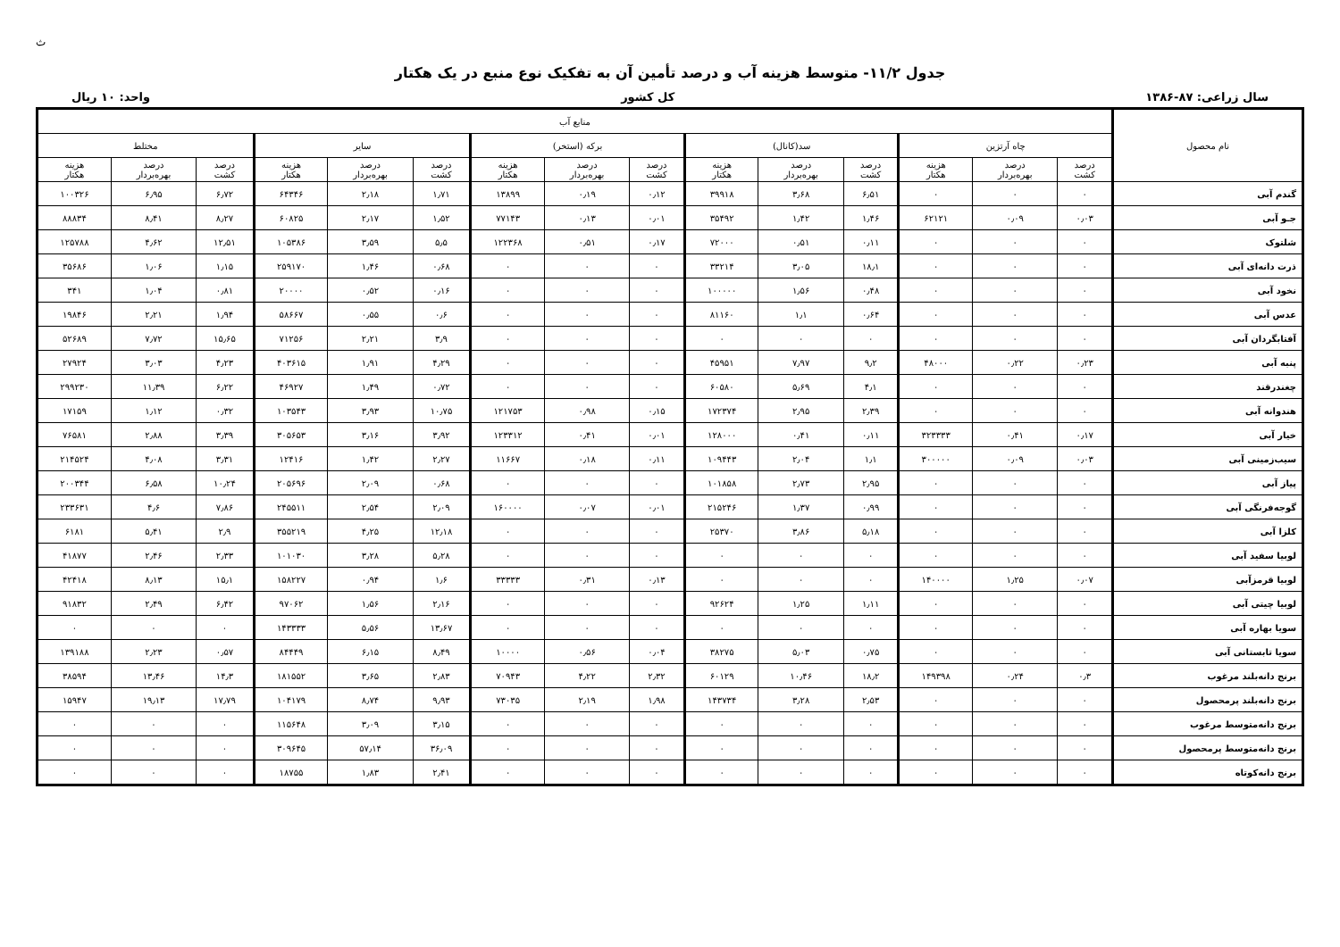ث
جدول ۱۱/۲- متوسط هزینه آب و درصد تأمین آن به تفکیک نوع منبع در یک هکتار
سال زراعی: ۸۷-۱۳۸۶ کل کشور واحد: ۱۰ ریال
| نام محصول | منابع آب | | | | | | | | | | | | | | | |
| --- | --- | --- | --- | --- | --- | --- | --- | --- | --- | --- | --- | --- | --- | --- | --- | --- |
| | چاه آرتزین | | | سد(کانال) | | | برکه (استخر) | | | سایر | | | مختلط | | | |
| | درصد کشت | درصد بهره‌بردار | هزینه هکتار | درصد کشت | درصد بهره‌بردار | هزینه هکتار | درصد کشت | درصد بهره‌بردار | هزینه هکتار | درصد کشت | درصد بهره‌بردار | هزینه هکتار | درصد کشت | درصد بهره‌بردار | هزینه هکتار | |
| گندم آبی | ۰ | ۰ | ۰ | ۶٫۵۱ | ۳٫۶۸ | ۳۹۹۱۸ | ۰٫۱۲ | ۰٫۱۹ | ۱۳۸۹۹ | ۱٫۷۱ | ۲٫۱۸ | ۶۴۳۴۶ | ۶٫۷۲ | ۶٫۹۵ | ۱۰۰۳۲۶ | |
| جـو آبی | ۰٫۰۳ | ۰٫۰۹ | ۶۲۱۲۱ | ۱٫۴۶ | ۱٫۴۲ | ۳۵۴۹۲ | ۰٫۰۱ | ۰٫۱۳ | ۷۷۱۴۳ | ۱٫۵۲ | ۲٫۱۷ | ۶۰۸۲۵ | ۸٫۲۷ | ۸٫۴۱ | ۸۸۸۳۴ | |
| شلتوک | ۰ | ۰ | ۰ | ۰٫۱۱ | ۰٫۵۱ | ۷۲۰۰۰ | ۰٫۱۷ | ۰٫۵۱ | ۱۲۲۳۶۸ | ۵٫۵ | ۳٫۵۹ | ۱۰۵۳۸۶ | ۱۲٫۵۱ | ۴٫۶۲ | ۱۲۵۷۸۸ | |
| ذرت دانه‌ای آبی | ۰ | ۰ | ۰ | ۱۸٫۱ | ۳٫۰۵ | ۳۳۲۱۴ | ۰ | ۰ | ۰ | ۰٫۶۸ | ۱٫۴۶ | ۲۵۹۱۷۰ | ۱٫۱۵ | ۱٫۰۶ | ۳۵۶۸۶ | |
| نخود آبی | ۰ | ۰ | ۰ | ۰٫۴۸ | ۱٫۵۶ | ۱۰۰۰۰۰ | ۰ | ۰ | ۰ | ۰٫۱۶ | ۰٫۵۲ | ۲۰۰۰۰ | ۰٫۸۱ | ۱٫۰۴ | ۳۴۱ | |
| عدس آبی | ۰ | ۰ | ۰ | ۰٫۶۴ | ۱٫۱ | ۸۱۱۶۰ | ۰ | ۰ | ۰ | ۰٫۶ | ۰٫۵۵ | ۵۸۶۶۷ | ۱٫۹۴ | ۲٫۲۱ | ۱۹۸۴۶ | |
| آفتابگردان آبی | ۰ | ۰ | ۰ | ۰ | ۰ | ۰ | ۰ | ۰ | ۰ | ۳٫۹ | ۲٫۲۱ | ۷۱۲۵۶ | ۱۵٫۶۵ | ۷٫۷۲ | ۵۲۶۸۹ | |
| پنبه آبی | ۰٫۲۳ | ۰٫۲۲ | ۴۸۰۰۰ | ۹٫۲ | ۷٫۹۷ | ۴۵۹۵۱ | ۰ | ۰ | ۰ | ۴٫۲۹ | ۱٫۹۱ | ۴۰۳۶۱۵ | ۴٫۲۳ | ۳٫۰۳ | ۲۷۹۲۴ | |
| چغندرقند | ۰ | ۰ | ۰ | ۴٫۱ | ۵٫۶۹ | ۶۰۵۸۰ | ۰ | ۰ | ۰ | ۰٫۷۲ | ۱٫۴۹ | ۴۶۹۲۷ | ۶٫۲۲ | ۱۱٫۳۹ | ۲۹۹۲۳۰ | |
| هندوانه آبی | ۰ | ۰ | ۰ | ۲٫۳۹ | ۲٫۹۵ | ۱۷۲۳۷۴ | ۰٫۱۵ | ۰٫۹۸ | ۱۲۱۷۵۳ | ۱۰٫۷۵ | ۳٫۹۳ | ۱۰۳۵۴۳ | ۰٫۳۲ | ۱٫۱۲ | ۱۷۱۵۹ | |
| خیار آبی | ۰٫۱۷ | ۰٫۴۱ | ۳۲۳۳۳۳ | ۰٫۱۱ | ۰٫۴۱ | ۱۲۸۰۰۰ | ۰٫۰۱ | ۰٫۴۱ | ۱۲۳۳۱۲ | ۳٫۹۲ | ۳٫۱۶ | ۳۰۵۶۵۳ | ۳٫۳۹ | ۲٫۸۸ | ۷۶۵۸۱ | |
| سیب‌زمینی آبی | ۰٫۰۳ | ۰٫۰۹ | ۳۰۰۰۰۰ | ۱٫۱ | ۲٫۰۴ | ۱۰۹۴۴۳ | ۰٫۱۱ | ۰٫۱۸ | ۱۱۶۶۷ | ۲٫۲۷ | ۱٫۴۲ | ۱۲۴۱۶ | ۳٫۳۱ | ۴٫۰۸ | ۲۱۴۵۲۴ | |
| پیاز آبی | ۰ | ۰ | ۰ | ۲٫۹۵ | ۲٫۷۳ | ۱۰۱۸۵۸ | ۰ | ۰ | ۰ | ۰٫۶۸ | ۲٫۰۹ | ۲۰۵۶۹۶ | ۱۰٫۲۴ | ۶٫۵۸ | ۲۰۰۳۴۴ | |
| گوجه‌فرنگی آبی | ۰ | ۰ | ۰ | ۰٫۹۹ | ۱٫۳۷ | ۲۱۵۲۴۶ | ۰٫۰۱ | ۰٫۰۷ | ۱۶۰۰۰۰ | ۲٫۰۹ | ۲٫۵۴ | ۲۴۵۵۱۱ | ۷٫۸۶ | ۴٫۶ | ۲۳۳۶۳۱ | |
| کلزا آبی | ۰ | ۰ | ۰ | ۵٫۱۸ | ۳٫۸۶ | ۲۵۳۷۰ | ۰ | ۰ | ۰ | ۱۲٫۱۸ | ۴٫۲۵ | ۳۵۵۲۱۹ | ۲٫۹ | ۵٫۴۱ | ۶۱۸۱ | |
| لوبیا سفید آبی | ۰ | ۰ | ۰ | ۰ | ۰ | ۰ | ۰ | ۰ | ۰ | ۵٫۲۸ | ۳٫۲۸ | ۱۰۱۰۳۰ | ۲٫۳۳ | ۲٫۴۶ | ۴۱۸۷۷ | |
| لوبیا قرمزآبی | ۰٫۰۷ | ۱٫۲۵ | ۱۴۰۰۰۰ | | ۰ | ۰ | ۰ | ۰٫۱۳ | ۰٫۳۱ | ۳۳۳۳۳ | ۱٫۶ | ۰٫۹۴ | ۱۵۸۲۲۷ | ۱۵٫۱ | ۸٫۱۳ | ۴۲۴۱۸ |
| لوبیا چیتی آبی | ۰ | ۰ | ۰ | ۱٫۱۱ | ۱٫۲۵ | ۹۲۶۲۴ | ۰ | ۰ | ۰ | ۲٫۱۶ | ۱٫۵۶ | ۹۷۰۶۲ | ۶٫۴۲ | ۲٫۴۹ | ۹۱۸۳۲ | |
| سویا بهاره آبی | ۰ | ۰ | ۰ | ۰ | ۰ | ۰ | ۰ | ۰ | ۰ | ۱۳٫۶۷ | ۵٫۵۶ | ۱۴۳۳۳۳ | ۰ | ۰ | ۰ | |
| سویا تابستانی آبی | ۰ | ۰ | ۰ | ۰٫۷۵ | ۵٫۰۳ | ۳۸۲۷۵ | ۰٫۰۴ | ۰٫۵۶ | ۱۰۰۰۰ | ۸٫۴۹ | ۶٫۱۵ | ۸۴۴۴۹ | ۰٫۵۷ | ۲٫۲۳ | ۱۳۹۱۸۸ | |
| برنج دانه‌بلند مرغوب | ۰٫۳ | ۰٫۲۴ | ۱۴۹۳۹۸ | ۱۸٫۲ | ۱۰٫۴۶ | ۶۰۱۲۹ | ۲٫۳۲ | ۴٫۲۲ | ۷۰۹۴۳ | ۲٫۸۳ | ۳٫۶۵ | ۱۸۱۵۵۲ | ۱۴٫۳ | ۱۳٫۴۶ | ۳۸۵۹۴ | |
| برنج دانه‌بلند پرمحصول | ۰ | ۰ | ۰ | ۲٫۵۳ | ۳٫۲۸ | ۱۴۳۷۳۴ | ۱٫۹۸ | ۲٫۱۹ | ۷۳۰۳۵ | ۹٫۹۳ | ۸٫۷۴ | ۱۰۴۱۷۹ | ۱۷٫۷۹ | ۱۹٫۱۳ | ۱۵۹۴۷ | |
| برنج دانه‌متوسط مرغوب | ۰ | ۰ | ۰ | ۰ | ۰ | ۰ | ۰ | ۰ | ۰ | ۳٫۱۵ | ۳٫۰۹ | ۱۱۵۶۴۸ | ۰ | ۰ | ۰ | |
| برنج دانه‌متوسط پرمحصول | ۰ | ۰ | ۰ | ۰ | ۰ | ۰ | ۰ | ۰ | ۰ | ۳۶٫۰۹ | ۵۷٫۱۴ | ۳۰۹۶۴۵ | ۰ | ۰ | ۰ | |
| برنج دانه‌کوتاه | ۰ | ۰ | ۰ | ۰ | ۰ | ۰ | ۰ | ۰ | ۰ | ۲٫۴۱ | ۱٫۸۳ | ۱۸۷۵۵ | ۰ | ۰ | ۰ | |